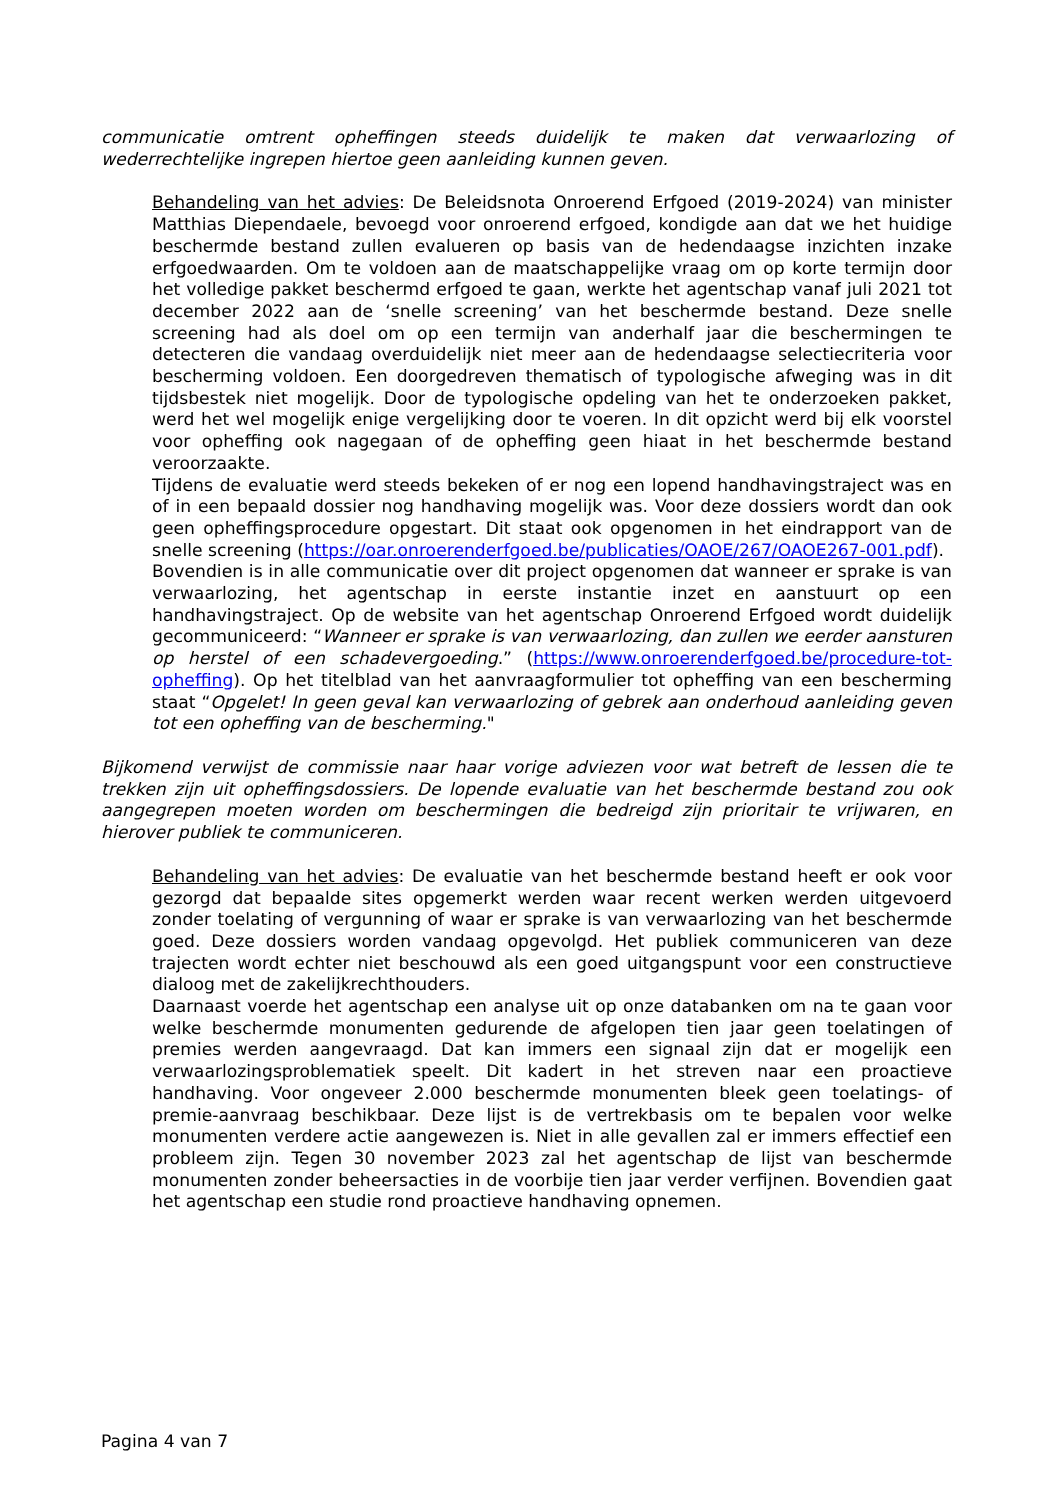communicatie omtrent opheffingen steeds duidelijk te maken dat verwaarlozing of wederrechtelijke ingrepen hiertoe geen aanleiding kunnen geven.
Behandeling van het advies: De Beleidsnota Onroerend Erfgoed (2019-2024) van minister Matthias Diependaele, bevoegd voor onroerend erfgoed, kondigde aan dat we het huidige beschermde bestand zullen evalueren op basis van de hedendaagse inzichten inzake erfgoedwaarden. Om te voldoen aan de maatschappelijke vraag om op korte termijn door het volledige pakket beschermd erfgoed te gaan, werkte het agentschap vanaf juli 2021 tot december 2022 aan de ‘snelle screening’ van het beschermde bestand. Deze snelle screening had als doel om op een termijn van anderhalf jaar die beschermingen te detecteren die vandaag overduidelijk niet meer aan de hedendaagse selectiecriteria voor bescherming voldoen. Een doorgedreven thematisch of typologische afweging was in dit tijdsbestek niet mogelijk. Door de typologische opdeling van het te onderzoeken pakket, werd het wel mogelijk enige vergelijking door te voeren. In dit opzicht werd bij elk voorstel voor opheffing ook nagegaan of de opheffing geen hiaat in het beschermde bestand veroorzaakte.
Tijdens de evaluatie werd steeds bekeken of er nog een lopend handhavingstraject was en of in een bepaald dossier nog handhaving mogelijk was. Voor deze dossiers wordt dan ook geen opheffingsprocedure opgestart. Dit staat ook opgenomen in het eindrapport van de snelle screening (https://oar.onroerenderfgoed.be/publicaties/OAOE/267/OAOE267-001.pdf).
Bovendien is in alle communicatie over dit project opgenomen dat wanneer er sprake is van verwaarlozing, het agentschap in eerste instantie inzet en aanstuurt op een handhavingstraject. Op de website van het agentschap Onroerend Erfgoed wordt duidelijk gecommuniceerd: “Wanneer er sprake is van verwaarlozing, dan zullen we eerder aansturen op herstel of een schadevergoeding.” (https://www.onroerenderfgoed.be/procedure-tot-opheffing). Op het titelblad van het aanvraagformulier tot opheffing van een bescherming staat “Opgelet! In geen geval kan verwaarlozing of gebrek aan onderhoud aanleiding geven tot een opheffing van de bescherming."
Bijkomend verwijst de commissie naar haar vorige adviezen voor wat betreft de lessen die te trekken zijn uit opheffingsdossiers. De lopende evaluatie van het beschermde bestand zou ook aangegrepen moeten worden om beschermingen die bedreigd zijn prioritair te vrijwaren, en hierover publiek te communiceren.
Behandeling van het advies: De evaluatie van het beschermde bestand heeft er ook voor gezorgd dat bepaalde sites opgemerkt werden waar recent werken werden uitgevoerd zonder toelating of vergunning of waar er sprake is van verwaarlozing van het beschermde goed. Deze dossiers worden vandaag opgevolgd. Het publiek communiceren van deze trajecten wordt echter niet beschouwd als een goed uitgangspunt voor een constructieve dialoog met de zakelijkrechthouders.
Daarnaast voerde het agentschap een analyse uit op onze databanken om na te gaan voor welke beschermde monumenten gedurende de afgelopen tien jaar geen toelatingen of premies werden aangevraagd. Dat kan immers een signaal zijn dat er mogelijk een verwaarlozingsproblematiek speelt. Dit kadert in het streven naar een proactieve handhaving. Voor ongeveer 2.000 beschermde monumenten bleek geen toelatings- of premie-aanvraag beschikbaar. Deze lijst is de vertrekbasis om te bepalen voor welke monumenten verdere actie aangewezen is. Niet in alle gevallen zal er immers effectief een probleem zijn. Tegen 30 november 2023 zal het agentschap de lijst van beschermde monumenten zonder beheersacties in de voorbije tien jaar verder verfijnen. Bovendien gaat het agentschap een studie rond proactieve handhaving opnemen.
Pagina 4 van 7